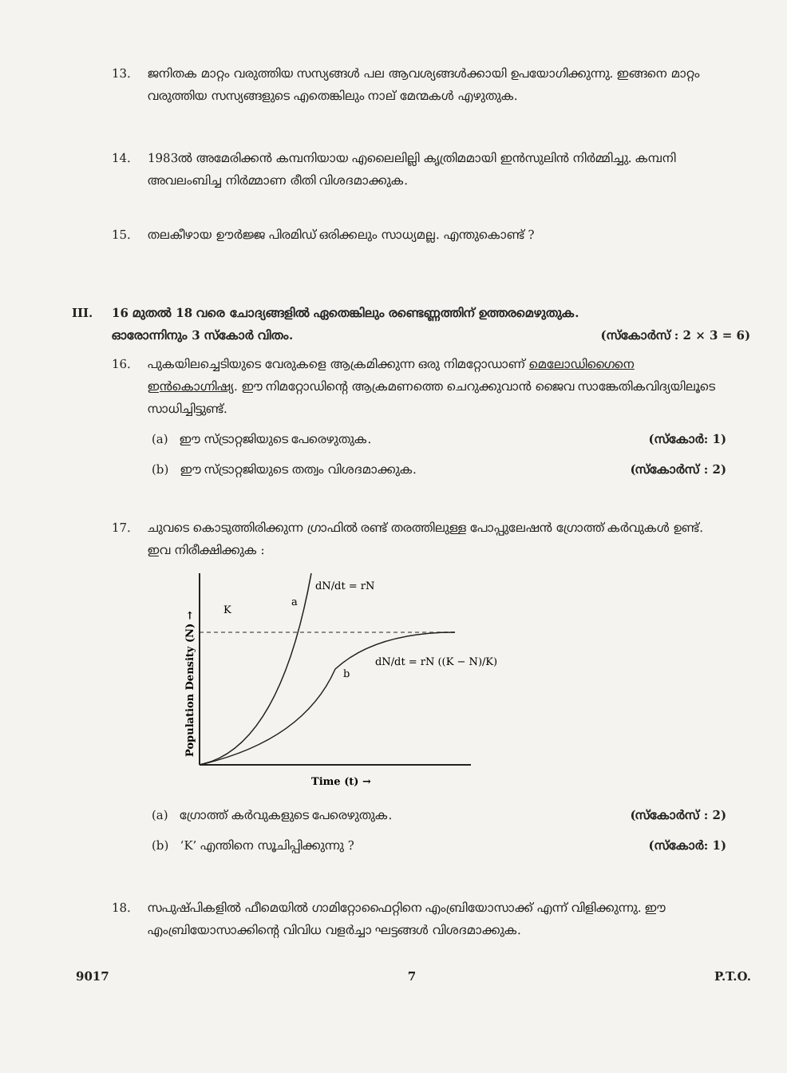13.
ജനിതക മാറ്റം വരുത്തിയ സസ്യങ്ങൾ പല ആവശ്യങ്ങൾക്കായി ഉപയോഗിക്കുന്നു. ഇങ്ങനെ മാറ്റം വരുത്തിയ സസ്യങ്ങളുടെ എതെങ്കിലും നാല് മേന്മകൾ എഴുതുക.
14.
1983ൽ അമേരിക്കൻ കമ്പനിയായ എലൈലില്ലി കൃത്രിമമായി ഇൻസുലിൻ നിർമ്മിച്ചു. കമ്പനി അവലംബിച്ച നിർമ്മാണ രീതി വിശദമാക്കുക.
15.
തലകീഴായ ഊർജ്ജ പിരമിഡ് ഒരിക്കലും സാധ്യമല്ല. എന്തുകൊണ്ട് ?
III. 16 മുതൽ 18 വരെ ചോദ്യങ്ങളിൽ ഏതെങ്കിലും രണ്ടെണ്ണത്തിന് ഉത്തരമെഴുതുക.
ഓരോന്നിനും 3 സ്കോർ വിതം. (സ്കോർസ് : 2 × 3 = 6)
16.
പുകയിലച്ചെടിയുടെ വേരുകളെ ആക്രമിക്കുന്ന ഒരു നിമറ്റോഡാണ് മെലോഡിഗൈനെ ഇൻകൊഗ്നിഷ്യ. ഈ നിമറ്റോഡിന്റെ ആക്രമണത്തെ ചെറുക്കുവാൻ ജൈവ സാങ്കേതികവിദ്യയിലൂടെ സാധിച്ചിട്ടുണ്ട്.
(a) ഈ സ്ട്രാറ്റജിയുടെ പേരെഴുതുക. (സ്കോർ: 1)
(b) ഈ സ്ട്രാറ്റജിയുടെ തത്വം വിശദമാക്കുക. (സ്കോർസ് : 2)
17.
ചുവടെ കൊടുത്തിരിക്കുന്ന ഗ്രാഫിൽ രണ്ട് തരത്തിലുള്ള പോപ്പുലേഷൻ ഗ്രോത്ത് കർവുകൾ ഉണ്ട്. ഇവ നിരീക്ഷിക്കുക :
K
a
b
dN/dt = rN
dN/dt = rN ((K − N)/K)
Time (t) →
Population Density (N) →
(a) ഗ്രോത്ത് കർവുകളുടെ പേരെഴുതുക. (സ്കോർസ് : 2)
(b) ‘K’ എന്തിനെ സൂചിപ്പിക്കുന്നു ? (സ്കോർ: 1)
18.
സപുഷ്പികളിൽ ഫീമെയിൽ ഗാമിറ്റോഫൈറ്റിനെ എംബ്രിയോസാക്ക് എന്ന് വിളിക്കുന്നു. ഈ എംബ്രിയോസാക്കിന്റെ വിവിധ വളർച്ചാ ഘട്ടങ്ങൾ വിശദമാക്കുക.
9017 7 P.T.O.